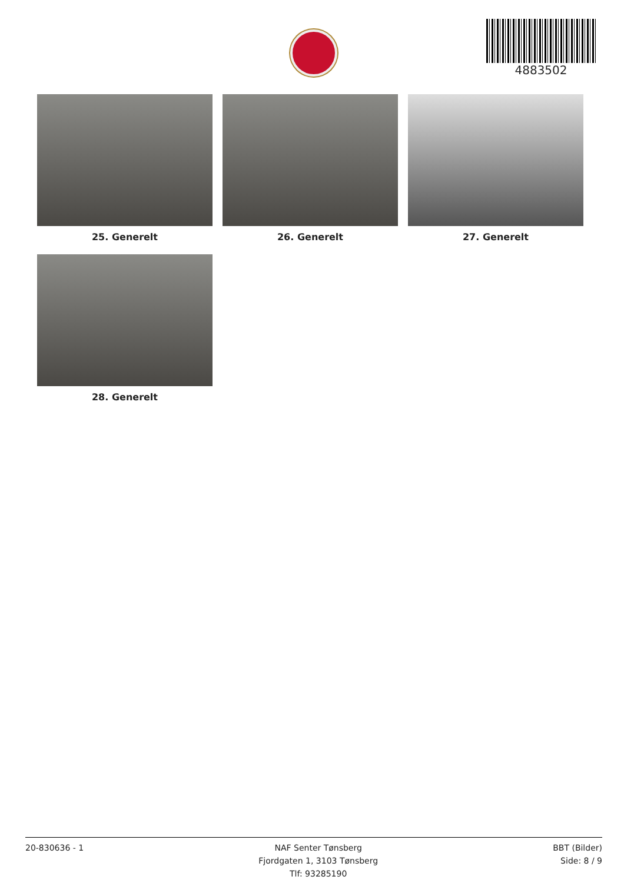4883502
25. Generelt
26. Generelt
27. Generelt
28. Generelt
20-830636 - 1 NAF Senter Tønsberg
Fjordgaten 1, 3103 Tønsberg
Tlf: 93285190
BBT (Bilder)
Side: 8 / 9